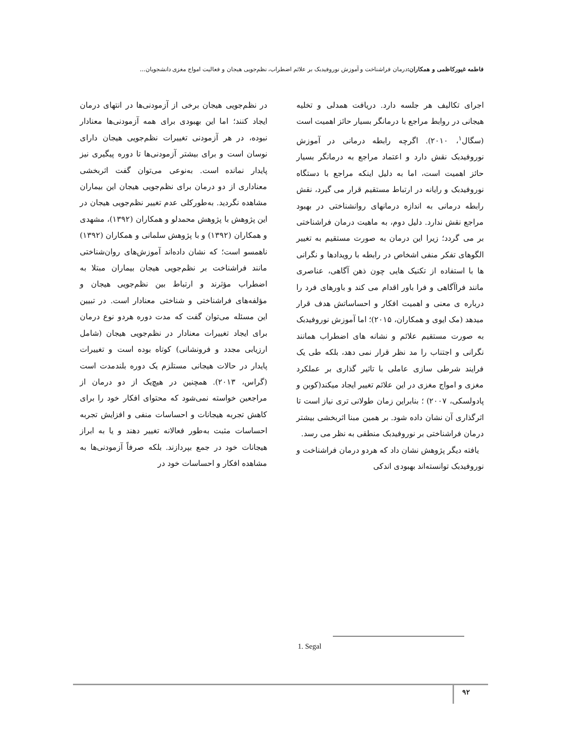فاطمه غیورکاظمی و همکاران: درمان فراشناخت و آموزش نوروفیدبک بر علائم اضطراب، نظم‌جویی هیجان و فعالیت امواج مغزی دانشجویان...
اجرای تکالیف هر جلسه دارد. دریافت همدلی و تخلیه هیجانی در روابط مراجع با درمانگر بسیار حائز اهمیت است (سگال<sup>۱</sup>، ۲۰۱۰). اگرچه رابطه درمانی در آموزش نوروفیدبک نقش دارد و اعتماد مراجع به درمانگر بسیار حائز اهمیت است، اما به دلیل اینکه مراجع با دستگاه نوروفیدبک و رایانه در ارتباط مستقیم قرار می گیرد، نقش رابطه درمانی به اندازه درمانهای روانشناختی در بهبود مراجع نقش ندارد. دلیل دوم، به ماهیت درمان فراشناختی بر می گردد؛ زیرا این درمان به صورت مستقیم به تغییر الگوهای تفکر منفی اشخاص در رابطه با رویدادها و نگرانی ها با استفاده از تکنیک هایی چون ذهن آگاهی، عناصری مانند فراآگاهی و فرا باور اقدام می کند و باورهای فرد را درباره ی معنی و اهمیت افکار و احساساتش هدف قرار میدهد (مک ایوی و همکاران، ۲۰۱۵)؛ اما آموزش نوروفیدبک به صورت مستقیم علائم و نشانه های اضطراب همانند نگرانی و اجتناب را مد نظر قرار نمی دهد، بلکه طی یک فرایند شرطی سازی عاملی با تاثیر گذاری بر عملکرد مغزی و امواج مغزی در این علائم تغییر ایجاد میکند(کوبن و پادولسکی، ۲۰۰۷) ؛ بنابراین زمان طولانی تری نیاز است تا اثرگذاری آن نشان داده شود. بر همین مبنا اثربخشی بیشتر درمان فراشناختی بر نوروفیدبک منطقی به نظر می رسد.
یافته دیگر پژوهش نشان داد که هردو درمان فراشناخت و نوروفیدبک توانسته‌اند بهبودی اندکی
در نظم‌جویی هیجان برخی از آزمودنی‌ها در انتهای درمان ایجاد کنند؛ اما این بهبودی برای همه آزمودنی‌ها معنادار نبوده، در هر آزمودنی تغییرات نظم‌جویی هیجان دارای نوسان است و برای بیشتر آزمودنی‌ها تا دوره پیگیری نیز پایدار نمانده است. به‌نوعی می‌توان گفت اثربخشی معناداری از دو درمان برای نظم‌جویی هیجان این بیماران مشاهده نگردید. به‌طورکلی عدم تغییر نظم‌جویی هیجان در این پژوهش با پژوهش محمدلو و همکاران (۱۳۹۲)، مشهدی و همکاران (۱۳۹۲) و با پژوهش سلمانی و همکاران (۱۳۹۲) ناهمسو است؛ که نشان داده‌اند آموزش‌های روان‌شناختی مانند فراشناخت بر نظم‌جویی هیجان بیماران مبتلا به اضطراب مؤثرند و ارتباط بین نظم‌جویی هیجان و مؤلفه‌های فراشناختی و شناختی معنادار است. در تبیین این مسئله می‌توان گفت که مدت دوره هردو نوع درمان برای ایجاد تغییرات معنادار در نظم‌جویی هیجان (شامل ارزیابی مجدد و فرونشانی) کوتاه بوده است و تغییرات پایدار در حالات هیجانی مستلزم یک دوره بلندمدت است (گراس، ۲۰۱۳). همچنین در هیچ‌یک از دو درمان از مراجعین خواسته نمی‌شود که محتوای افکار خود را برای کاهش تجربه هیجانات و احساسات منفی و افزایش تجربه احساسات مثبت به‌طور فعالانه تغییر دهند و یا به ابراز هیجانات خود در جمع بپردازند. بلکه صرفاً آزمودنی‌ها به مشاهده افکار و احساسات خود در
1. Segal
۹۲